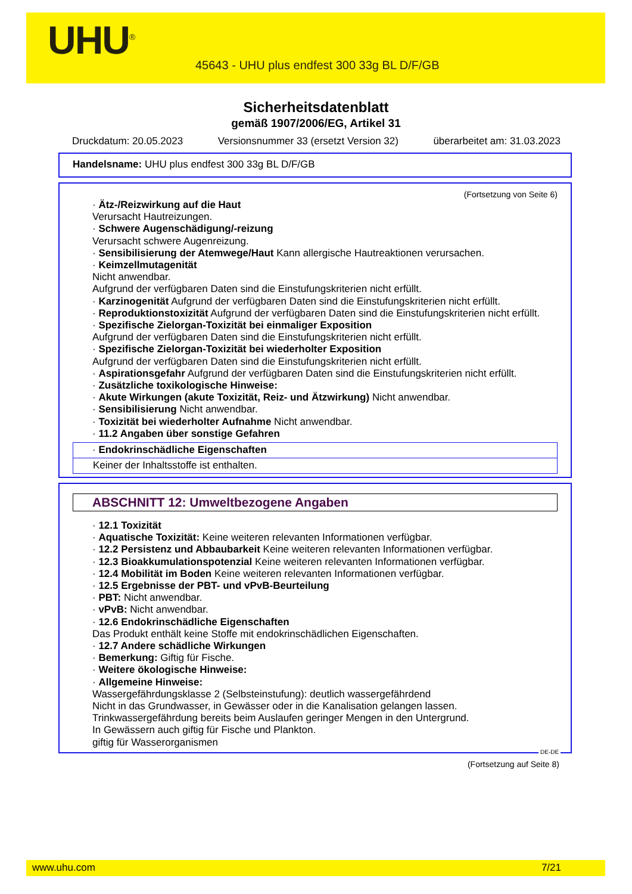UHU<sup>®</sup>
45643 - UHU plus endfest 300 33g BL D/F/GB
Sicherheitsdatenblatt
gemäß 1907/2006/EG, Artikel 31
Druckdatum: 20.05.2023 Versionsnummer 33 (ersetzt Version 32) überarbeitet am: 31.03.2023
Handelsname: UHU plus endfest 300 33g BL D/F/GB
(Fortsetzung von Seite 6)
· Ätz-/Reizwirkung auf die Haut
Verursacht Hautreizungen.
· Schwere Augenschädigung/-reizung
Verursacht schwere Augenreizung.
· Sensibilisierung der Atemwege/Haut Kann allergische Hautreaktionen verursachen.
· Keimzellmutagenität
Nicht anwendbar.
Aufgrund der verfügbaren Daten sind die Einstufungskriterien nicht erfüllt.
· Karzinogenität Aufgrund der verfügbaren Daten sind die Einstufungskriterien nicht erfüllt.
· Reproduktionstoxizität Aufgrund der verfügbaren Daten sind die Einstufungskriterien nicht erfüllt.
· Spezifische Zielorgan-Toxizität bei einmaliger Exposition
Aufgrund der verfügbaren Daten sind die Einstufungskriterien nicht erfüllt.
· Spezifische Zielorgan-Toxizität bei wiederholter Exposition
Aufgrund der verfügbaren Daten sind die Einstufungskriterien nicht erfüllt.
· Aspirationsgefahr Aufgrund der verfügbaren Daten sind die Einstufungskriterien nicht erfüllt.
· Zusätzliche toxikologische Hinweise:
· Akute Wirkungen (akute Toxizität, Reiz- und Ätzwirkung) Nicht anwendbar.
· Sensibilisierung Nicht anwendbar.
· Toxizität bei wiederholter Aufnahme Nicht anwendbar.
· 11.2 Angaben über sonstige Gefahren
· Endokrinschädliche Eigenschaften
Keiner der Inhaltsstoffe ist enthalten.
ABSCHNITT 12: Umweltbezogene Angaben
· 12.1 Toxizität
· Aquatische Toxizität: Keine weiteren relevanten Informationen verfügbar.
· 12.2 Persistenz und Abbaubarkeit Keine weiteren relevanten Informationen verfügbar.
· 12.3 Bioakkumulationspotenzial Keine weiteren relevanten Informationen verfügbar.
· 12.4 Mobilität im Boden Keine weiteren relevanten Informationen verfügbar.
· 12.5 Ergebnisse der PBT- und vPvB-Beurteilung
· PBT: Nicht anwendbar.
· vPvB: Nicht anwendbar.
· 12.6 Endokrinschädliche Eigenschaften
Das Produkt enthält keine Stoffe mit endokrinschädlichen Eigenschaften.
· 12.7 Andere schädliche Wirkungen
· Bemerkung: Giftig für Fische.
· Weitere ökologische Hinweise:
· Allgemeine Hinweise:
Wassergefährdungsklasse 2 (Selbsteinstufung): deutlich wassergefährdend
Nicht in das Grundwasser, in Gewässer oder in die Kanalisation gelangen lassen.
Trinkwassergefährdung bereits beim Auslaufen geringer Mengen in den Untergrund.
In Gewässern auch giftig für Fische und Plankton.
giftig für Wasserorganismen
DE-DE
(Fortsetzung auf Seite 8)
www.uhu.com 7/21